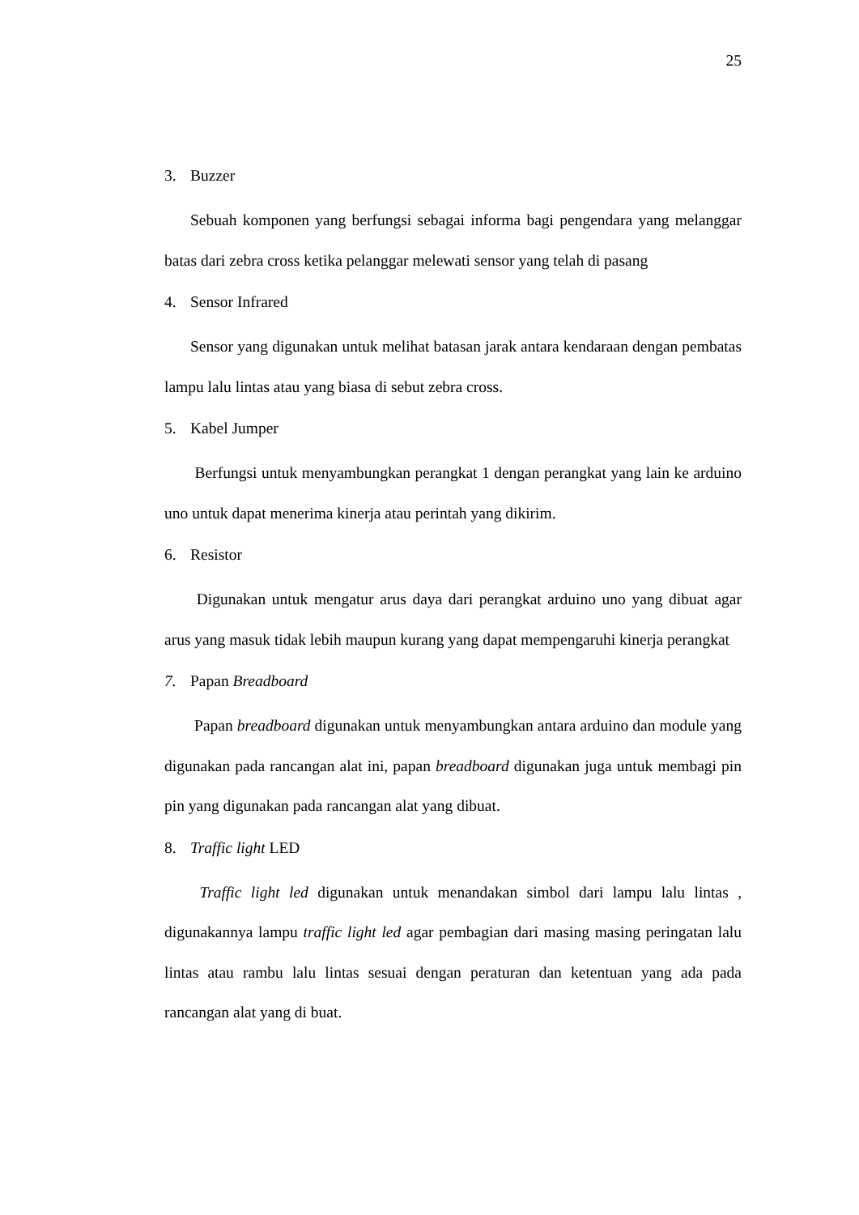25
3. Buzzer
Sebuah komponen yang berfungsi sebagai informa bagi pengendara yang melanggar batas dari zebra cross ketika pelanggar melewati sensor yang telah di pasang
4. Sensor Infrared
Sensor yang digunakan untuk melihat batasan jarak antara kendaraan dengan pembatas lampu lalu lintas atau yang biasa di sebut zebra cross.
5. Kabel Jumper
Berfungsi untuk menyambungkan perangkat 1 dengan perangkat yang lain ke arduino uno untuk dapat menerima kinerja atau perintah yang dikirim.
6. Resistor
Digunakan untuk mengatur arus daya dari perangkat arduino uno yang dibuat agar arus yang masuk tidak lebih maupun kurang yang dapat mempengaruhi kinerja perangkat
7. Papan Breadboard
Papan breadboard digunakan untuk menyambungkan antara arduino dan module yang digunakan pada rancangan alat ini, papan breadboard digunakan juga untuk membagi pin pin yang digunakan pada rancangan alat yang dibuat.
8. Traffic light LED
Traffic light led digunakan untuk menandakan simbol dari lampu lalu lintas , digunakannya lampu traffic light led agar pembagian dari masing masing peringatan lalu lintas atau rambu lalu lintas sesuai dengan peraturan dan ketentuan yang ada pada rancangan alat yang di buat.